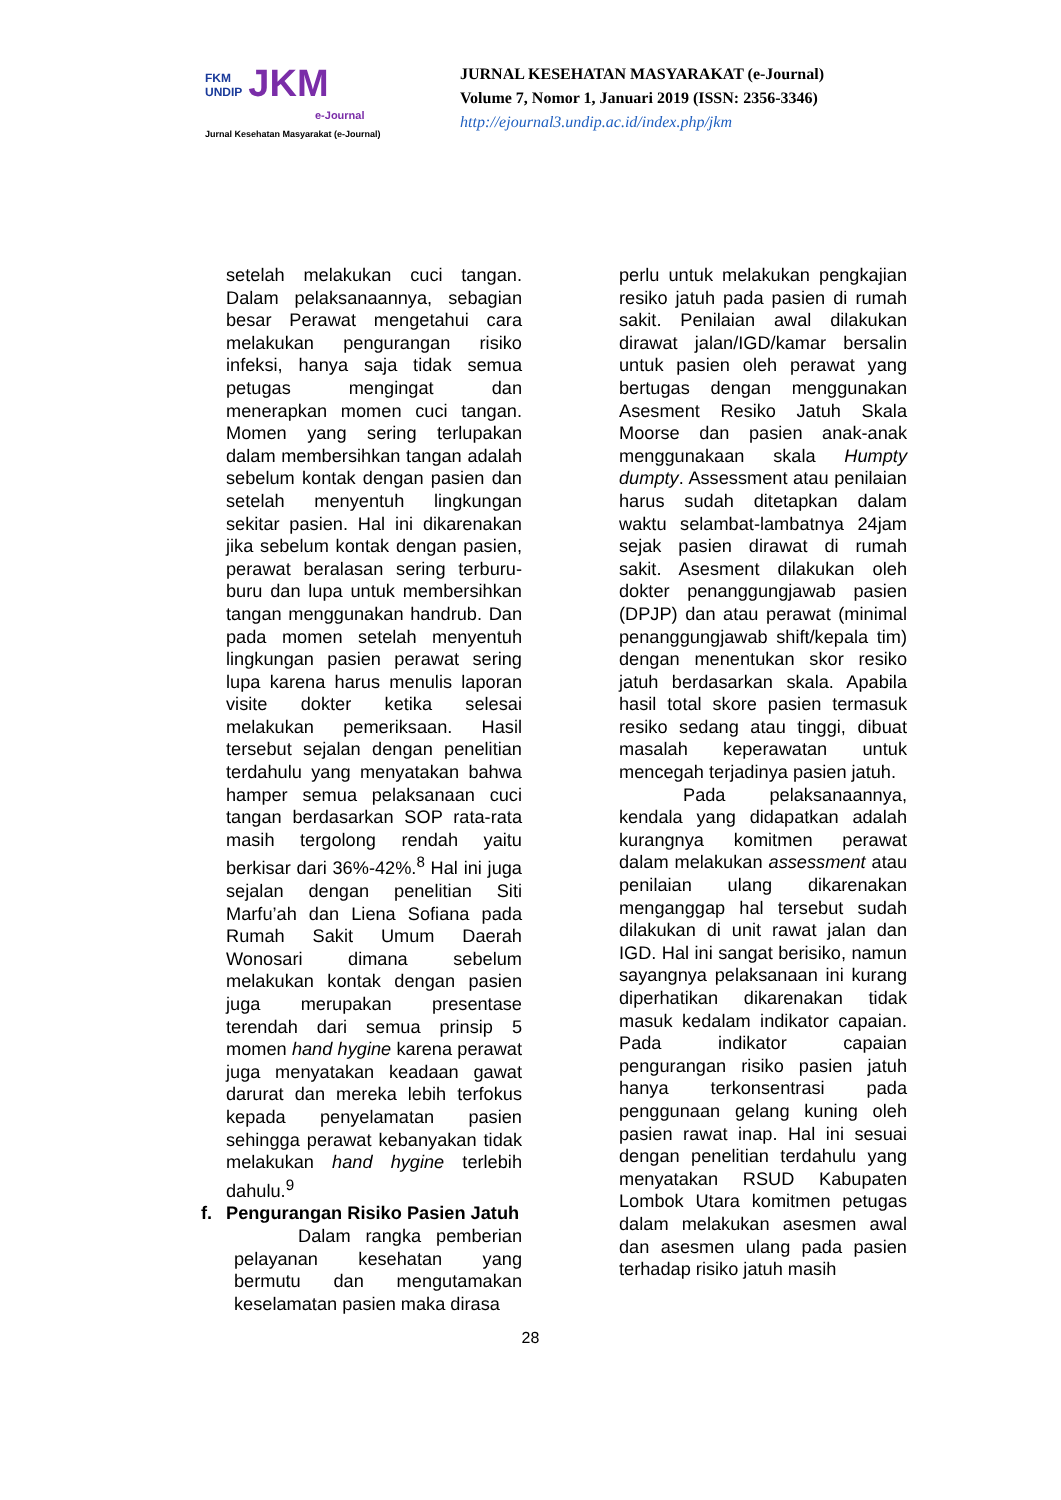FKM
UNDIP JKM
e-Journal
Jurnal Kesehatan Masyarakat (e-Journal)
JURNAL KESEHATAN MASYARAKAT (e-Journal)
Volume 7, Nomor 1, Januari 2019 (ISSN: 2356-3346)
http://ejournal3.undip.ac.id/index.php/jkm
setelah melakukan cuci tangan. Dalam pelaksanaannya, sebagian besar Perawat mengetahui cara melakukan pengurangan risiko infeksi, hanya saja tidak semua petugas mengingat dan menerapkan momen cuci tangan. Momen yang sering terlupakan dalam membersihkan tangan adalah sebelum kontak dengan pasien dan setelah menyentuh lingkungan sekitar pasien. Hal ini dikarenakan jika sebelum kontak dengan pasien, perawat beralasan sering terburu-buru dan lupa untuk membersihkan tangan menggunakan handrub. Dan pada momen setelah menyentuh lingkungan pasien perawat sering lupa karena harus menulis laporan visite dokter ketika selesai melakukan pemeriksaan. Hasil tersebut sejalan dengan penelitian terdahulu yang menyatakan bahwa hamper semua pelaksanaan cuci tangan berdasarkan SOP rata-rata masih tergolong rendah yaitu berkisar dari 36%-42%.<sup>8</sup> Hal ini juga sejalan dengan penelitian Siti Marfu’ah dan Liena Sofiana pada Rumah Sakit Umum Daerah Wonosari dimana sebelum melakukan kontak dengan pasien juga merupakan presentase terendah dari semua prinsip 5 momen hand hygine karena perawat juga menyatakan keadaan gawat darurat dan mereka lebih terfokus kepada penyelamatan pasien sehingga perawat kebanyakan tidak melakukan hand hygine terlebih dahulu.<sup>9</sup>
f. Pengurangan Risiko Pasien Jatuh
Dalam rangka pemberian pelayanan kesehatan yang bermutu dan mengutamakan keselamatan pasien maka dirasa
perlu untuk melakukan pengkajian resiko jatuh pada pasien di rumah sakit. Penilaian awal dilakukan dirawat jalan/IGD/kamar bersalin untuk pasien oleh perawat yang bertugas dengan menggunakan Asesment Resiko Jatuh Skala Moorse dan pasien anak-anak menggunakaan skala Humpty dumpty. Assessment atau penilaian harus sudah ditetapkan dalam waktu selambat-lambatnya 24jam sejak pasien dirawat di rumah sakit. Asesment dilakukan oleh dokter penanggungjawab pasien (DPJP) dan atau perawat (minimal penanggungjawab shift/kepala tim) dengan menentukan skor resiko jatuh berdasarkan skala. Apabila hasil total skore pasien termasuk resiko sedang atau tinggi, dibuat masalah keperawatan untuk mencegah terjadinya pasien jatuh.
Pada pelaksanaannya, kendala yang didapatkan adalah kurangnya komitmen perawat dalam melakukan assessment atau penilaian ulang dikarenakan menganggap hal tersebut sudah dilakukan di unit rawat jalan dan IGD. Hal ini sangat berisiko, namun sayangnya pelaksanaan ini kurang diperhatikan dikarenakan tidak masuk kedalam indikator capaian. Pada indikator capaian pengurangan risiko pasien jatuh hanya terkonsentrasi pada penggunaan gelang kuning oleh pasien rawat inap. Hal ini sesuai dengan penelitian terdahulu yang menyatakan RSUD Kabupaten Lombok Utara komitmen petugas dalam melakukan asesmen awal dan asesmen ulang pada pasien terhadap risiko jatuh masih
28